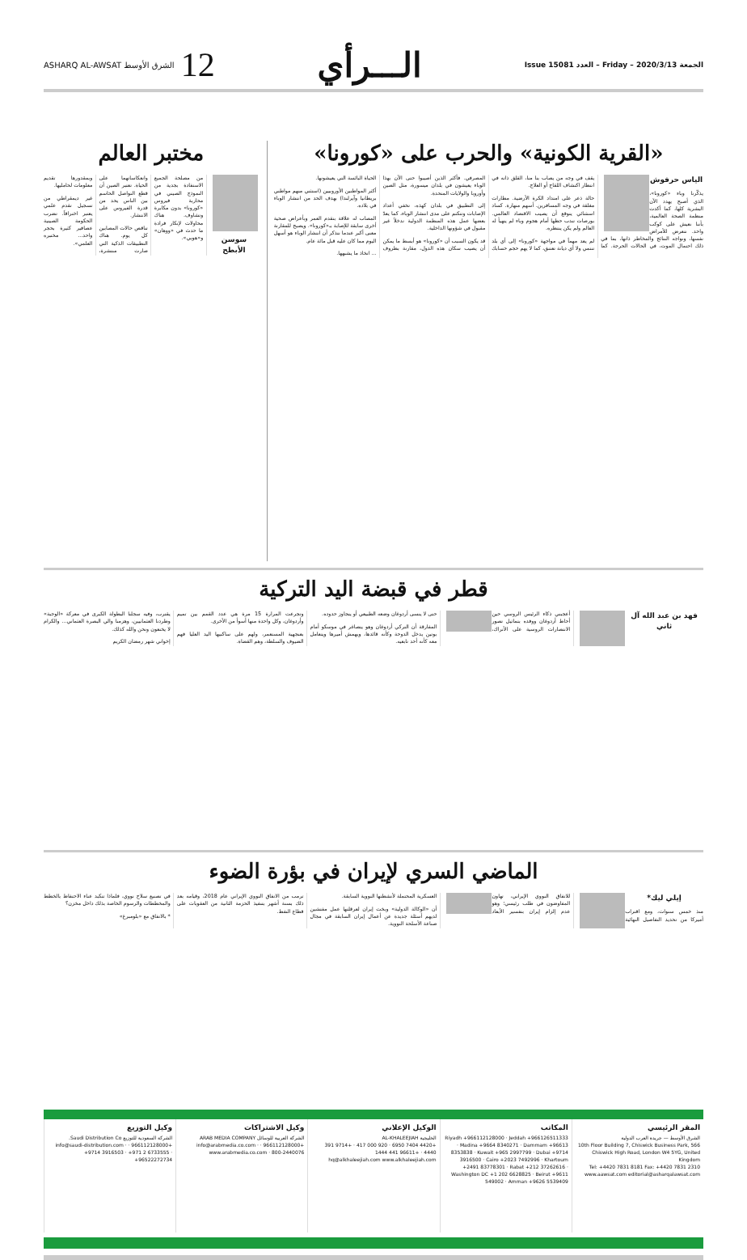الجمعة 2020/3/13 – Friday – العدد Issue 15081
الـــرأي
ASHARQ AL-AWSAT الشرق الأوسط 12
«القرية الكونية» والحرب على «كورونا»
الياس حرفوش
يذكّرنا وباء «كورونا»، الذي أصبح يهدد الآن البشرية كلها، كما أكدت منظمة الصحة العالمية، بأننا نعيش على كوكب واحد. نتعرض للأمراض نفسها، ونواجه النتائج والمخاطر ذاتها، بما في ذلك احتمال الموت، في الحالات الحرجة. كما يقف في وجه من يصاب بنا منا، القلق ذاته في انتظار اكتشاف اللقاح أو العلاج.
حالة ذعر على امتداد الكرة الأرضية. مطارات مغلقة في وجه المسافرين. أسهم منهارة. كساد استثنائي يتوقع أن يصيب الاقتصاد العالمي. بورصات تندب حظها أمام هجوم وباء لم يتهيأ له العالم ولم يكن ينتظره.
لم يعد مهماً في مواجهة «كورونا» إلى أي بلد تنتمي ولا أي ديانة تعتنق، كما لا يهم حجم حسابك المصرفي. فأكثر الذين أصيبوا حتى الآن بهذا الوباء يعيشون في بلدان ميسورة، مثل الصين وأوروبا والولايات المتحدة.
إلى التطبيق في بلدان كهذه، تخفي أعداد الإصابات وتتكتم على مدى انتشار الوباء، كما يعدّ بعضها عمل هذه المنظمة الدولية تدخلاً غير مقبول في شؤونها الداخلية.
قد يكون السبب أن «كورونا» هو أبسط ما يمكن أن يصيب سكان هذه الدول، مقارنة بظروف الحياة البائسة التي يعيشونها.
أكثر المواطنين الأوروبيين (استثني منهم مواطني بريطانيا وآيرلندا) بهدف الحد من انتشار الوباء في بلاده.
المصاب له علاقة بتقدم العمر وبأعراض صحية أخرى سابقة للإصابة بـ«كورونا». ويصبح للمقارنة معنى أكبر عندما نتذكر أن انتشار الوباء هو أسهل اليوم مما كان عليه قبل مائة عام.
... اتخاذ ما يشبهها.
مختبر العالم
سوسن الأبطح
من مصلحة الجميع الاستفادة بجدية من النموذج الصيني في محاربة فيروس «كورونا» بدون مكابرة وتشاوف. هناك محاولات لإنكار فرادة ما حدث في «ووهان» و«هوبي».
وانعكاساتهما على الحياة. تعتبر الصين أن قطع التواصل الحاسم بين الناس يحد من قدرة الفيروس على الانتشار.
تناقص حالات المصابين كل يوم. هناك التطبيقات الذكية التي صارت منتشرة، وبمقدورها تقديم معلومات لحامليها.
غير ديمقراطي من تسجيل تقدم علمي يعتبر اختراقاً. تضرب الحكومة الصينية عصافير كثيرة بحجر واحد... مختبره العلمي».
قطر في قبضة اليد التركية
فهد بن عبد الله آل ثاني
أعجبني ذكاء الرئيس الروسي حين أحاط أردوغان ووفده بتماثيل تصور الانتصارات الروسية على الأتراك، حتى لا ينسى أردوغان وضعه الطبيعي أو يتجاوز حدوده.
المفارقة أن التركي أردوغان وهو يتصاغر في موسكو أمام بوتين يدخل الدوحة وكأنه قائدها، ويهمش أميرها ويتعامل معه كأنه أحد تابعيه.
وتجرعت المرارة 15 مرة هي عدد القمم بين تميم وأردوغان، وكل واحدة منها أسوأ من الأخرى.
بعنجهية المستعمر، ولهم على ساكنيها اليد العليا فهم الضيوف والسلطة، وهم القضاة.
يقترب، وفيه سجلنا البطولة الكبرى في معركة «الوجبة» وطردنا العثمانيين، وهزمنا والي البصرة العثماني... والكرام لا يخنعون ونحن والله كذلك.
إخواني شهر رمضان الكريم
الماضي السري لإيران في بؤرة الضوء
إيلي ليك*
منذ خمس سنوات، ومع اقتراب أميركا من تحديد التفاصيل النهائية للاتفاق النووي الإيراني، تهاون المفاوضون في طلب رئيسي؛ وهو عدم إلزام إيران بتفسير الأبعاد العسكرية المحتملة لأنشطتها النووية السابقة.
أن «الوكالة الدولية» وبخت إيران لعرقلتها عمل مفتشين لديهم أسئلة جديدة عن أعمال إيران السابقة في مجال صناعة الأسلحة النووية.
ترمب من الاتفاق النووي الإيراني عام 2018، وقيامه بعد ذلك بسنة أشهر بتنفيذ الحزمة الثانية من العقوبات على قطاع النفط.
في تصنيع سلاح نووي، فلماذا تتكبد عناء الاحتفاظ بالخطط والمخططات والرسوم الخاصة بذلك داخل مخزن؟
* بالاتفاق مع «بلومبرغ»
المقر الرئيسي
الشرق الأوسط — جريدة العرب الدولية
10th Floor Building 7, Chiswick Business Park, 566 Chiswick High Road, London W4 5YG, United Kingdom
Tel: +4420 7831 8181 Fax: +4420 7831 2310
www.aawsat.com editorial@asharqalawsat.com
المكاتب
Riyadh +966112128000 · Jeddah +966126511333 · Madina +9664 8340271 · Dammam +96613 8353838 · Kuwait +965 2997799 · Dubai +9714 3916500 · Cairo +2023 7492996 · Khartoum +2491 83778301 · Rabat +212 37262616 · Washington DC +1 202 6628825 · Beirut +9611 549002 · Amman +9626 5539409
الوكيل الإعلاني
الخليجية AL-KHALEEJIAH
+4420 7404 6950 · 920 000 417 · +9714 391 4440 · +96611 441 1444
hq@alkhaleejiah.com www.alkhaleejiah.com
وكيل الاشتراكات
الشركة العربية للوسائل ARAB MEDIA COMPANY
+966112128000 · info@arabmedia.co.com · www.arabmedia.co.com · 800-2440076
وكيل التوزيع
الشركة السعودية للتوزيع Saudi Distribution Co.
+966112128000 · info@saudi-distribution.com · +9714 3916503 · +971 2 6733555 · +96522272734